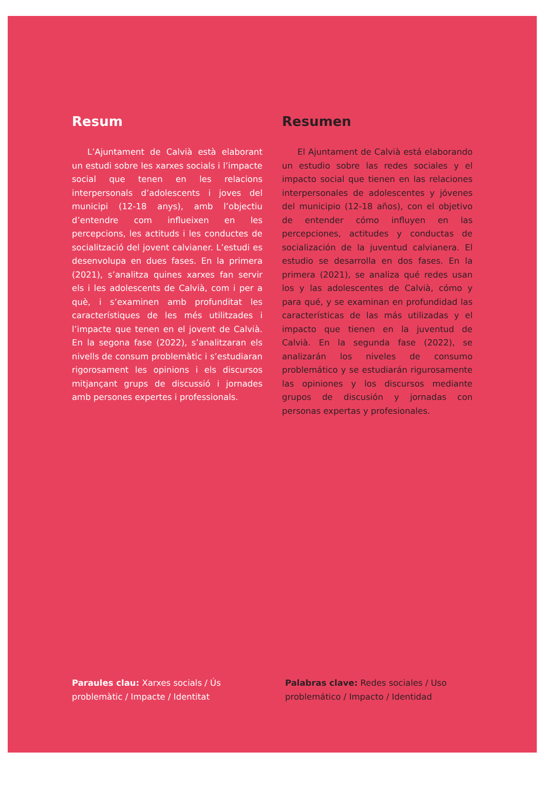Resum
L’Ajuntament de Calvià està elaborant un estudi sobre les xarxes socials i l’impacte social que tenen en les relacions interpersonals d’adolescents i joves del municipi (12-18 anys), amb l’objectiu d’entendre com influeixen en les percepcions, les actituds i les conductes de socialització del jovent calvianer. L’estudi es desenvolupa en dues fases. En la primera (2021), s’analitza quines xarxes fan servir els i les adolescents de Calvià, com i per a què, i s’examinen amb profunditat les característiques de les més utilitzades i l’impacte que tenen en el jovent de Calvià. En la segona fase (2022), s’analitzaran els nivells de consum problemàtic i s’estudiaran rigorosament les opinions i els discursos mitjançant grups de discussió i jornades amb persones expertes i professionals.
Resumen
El Ajuntament de Calvià está elaborando un estudio sobre las redes sociales y el impacto social que tienen en las relaciones interpersonales de adolescentes y jóvenes del municipio (12-18 años), con el objetivo de entender cómo influyen en las percepciones, actitudes y conductas de socialización de la juventud calvianera. El estudio se desarrolla en dos fases. En la primera (2021), se analiza qué redes usan los y las adolescentes de Calvià, cómo y para qué, y se examinan en profundidad las características de las más utilizadas y el impacto que tienen en la juventud de Calvià. En la segunda fase (2022), se analizarán los niveles de consumo problemático y se estudiarán rigurosamente las opiniones y los discursos mediante grupos de discusión y jornadas con personas expertas y profesionales.
Paraules clau: Xarxes socials / Ús problemàtic / Impacte / Identitat
Palabras clave: Redes sociales / Uso problemático / Impacto / Identidad